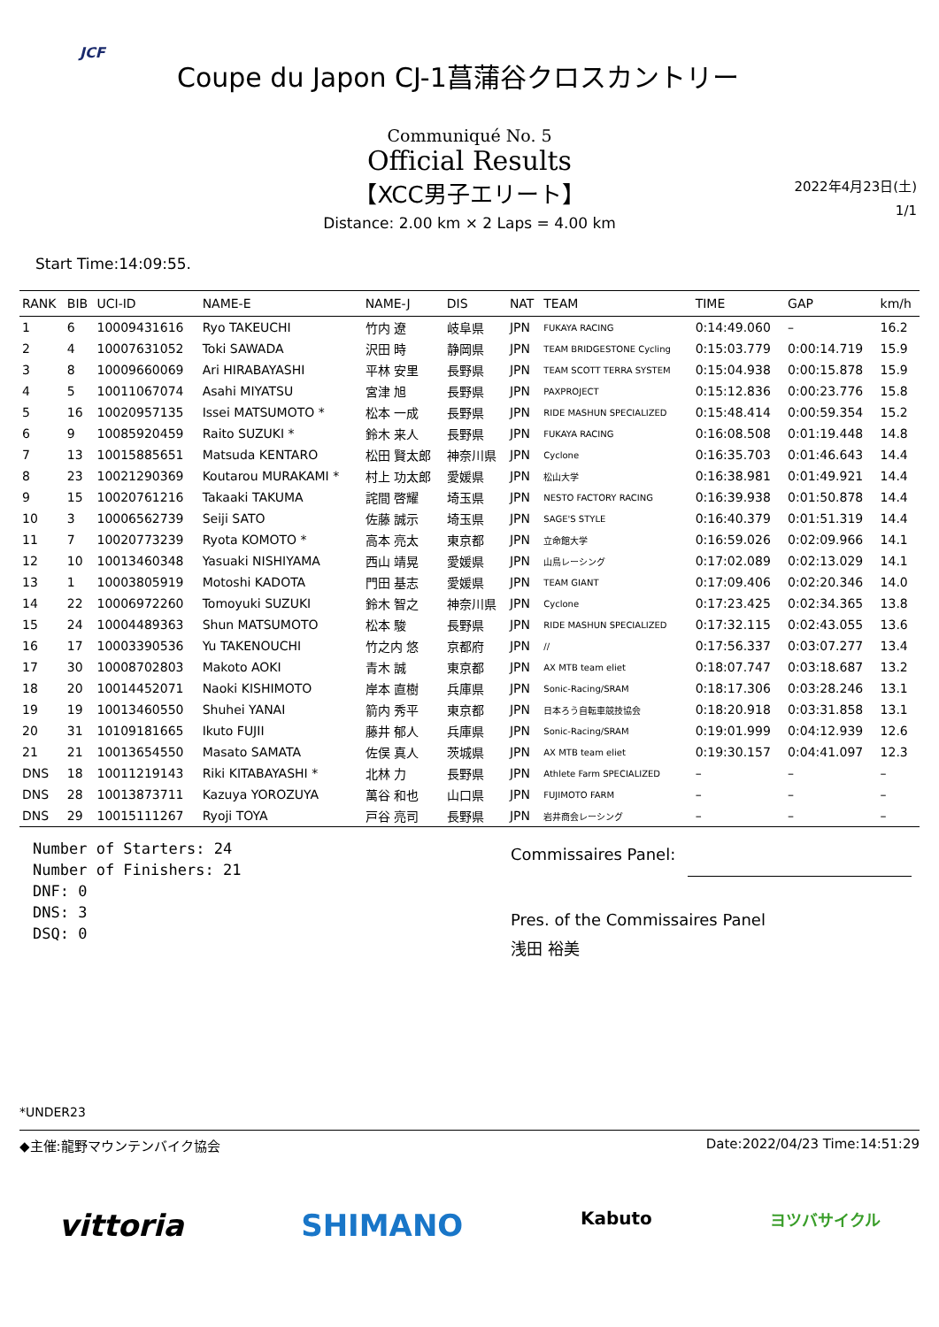JCF
Coupe du Japon CJ-1菖蒲谷クロスカントリー
Communiqué No. 5
Official Results
【XCC男子エリート】
Distance: 2.00 km × 2 Laps = 4.00 km
2022年4月23日(土)
1/1
Start Time:14:09:55.
| RANK | BIB | UCI-ID | NAME-E | NAME-J | DIS | NAT | TEAM | TIME | GAP | km/h |
| --- | --- | --- | --- | --- | --- | --- | --- | --- | --- | --- |
| 1 | 6 | 10009431616 | Ryo TAKEUCHI | 竹内 遼 | 岐阜県 | JPN | FUKAYA RACING | 0:14:49.060 | – | 16.2 |
| 2 | 4 | 10007631052 | Toki SAWADA | 沢田 時 | 静岡県 | JPN | TEAM BRIDGESTONE Cycling | 0:15:03.779 | 0:00:14.719 | 15.9 |
| 3 | 8 | 10009660069 | Ari HIRABAYASHI | 平林 安里 | 長野県 | JPN | TEAM SCOTT TERRA SYSTEM | 0:15:04.938 | 0:00:15.878 | 15.9 |
| 4 | 5 | 10011067074 | Asahi MIYATSU | 宮津 旭 | 長野県 | JPN | PAXPROJECT | 0:15:12.836 | 0:00:23.776 | 15.8 |
| 5 | 16 | 10020957135 | Issei MATSUMOTO * | 松本 一成 | 長野県 | JPN | RIDE MASHUN SPECIALIZED | 0:15:48.414 | 0:00:59.354 | 15.2 |
| 6 | 9 | 10085920459 | Raito SUZUKI * | 鈴木 来人 | 長野県 | JPN | FUKAYA RACING | 0:16:08.508 | 0:01:19.448 | 14.8 |
| 7 | 13 | 10015885651 | Matsuda KENTARO | 松田 賢太郎 | 神奈川県 | JPN | Cyclone | 0:16:35.703 | 0:01:46.643 | 14.4 |
| 8 | 23 | 10021290369 | Koutarou MURAKAMI * | 村上 功太郎 | 愛媛県 | JPN | 松山大学 | 0:16:38.981 | 0:01:49.921 | 14.4 |
| 9 | 15 | 10020761216 | Takaaki TAKUMA | 詫間 啓耀 | 埼玉県 | JPN | NESTO FACTORY RACING | 0:16:39.938 | 0:01:50.878 | 14.4 |
| 10 | 3 | 10006562739 | Seiji SATO | 佐藤 誠示 | 埼玉県 | JPN | SAGE'S STYLE | 0:16:40.379 | 0:01:51.319 | 14.4 |
| 11 | 7 | 10020773239 | Ryota KOMOTO * | 高本 亮太 | 東京都 | JPN | 立命館大学 | 0:16:59.026 | 0:02:09.966 | 14.1 |
| 12 | 10 | 10013460348 | Yasuaki NISHIYAMA | 西山 靖晃 | 愛媛県 | JPN | 山鳥レーシング | 0:17:02.089 | 0:02:13.029 | 14.1 |
| 13 | 1 | 10003805919 | Motoshi KADOTA | 門田 基志 | 愛媛県 | JPN | TEAM GIANT | 0:17:09.406 | 0:02:20.346 | 14.0 |
| 14 | 22 | 10006972260 | Tomoyuki SUZUKI | 鈴木 智之 | 神奈川県 | JPN | Cyclone | 0:17:23.425 | 0:02:34.365 | 13.8 |
| 15 | 24 | 10004489363 | Shun MATSUMOTO | 松本 駿 | 長野県 | JPN | RIDE MASHUN SPECIALIZED | 0:17:32.115 | 0:02:43.055 | 13.6 |
| 16 | 17 | 10003390536 | Yu TAKENOUCHI | 竹之内 悠 | 京都府 | JPN | // | 0:17:56.337 | 0:03:07.277 | 13.4 |
| 17 | 30 | 10008702803 | Makoto AOKI | 青木 誠 | 東京都 | JPN | AX MTB team eliet | 0:18:07.747 | 0:03:18.687 | 13.2 |
| 18 | 20 | 10014452071 | Naoki KISHIMOTO | 岸本 直樹 | 兵庫県 | JPN | Sonic-Racing/SRAM | 0:18:17.306 | 0:03:28.246 | 13.1 |
| 19 | 19 | 10013460550 | Shuhei YANAI | 箭内 秀平 | 東京都 | JPN | 日本ろう自転車競技協会 | 0:18:20.918 | 0:03:31.858 | 13.1 |
| 20 | 31 | 10109181665 | Ikuto FUJII | 藤井 郁人 | 兵庫県 | JPN | Sonic-Racing/SRAM | 0:19:01.999 | 0:04:12.939 | 12.6 |
| 21 | 21 | 10013654550 | Masato SAMATA | 佐俣 真人 | 茨城県 | JPN | AX MTB team eliet | 0:19:30.157 | 0:04:41.097 | 12.3 |
| DNS | 18 | 10011219143 | Riki KITABAYASHI * | 北林 力 | 長野県 | JPN | Athlete Farm SPECIALIZED | – | – | – |
| DNS | 28 | 10013873711 | Kazuya YOROZUYA | 萬谷 和也 | 山口県 | JPN | FUJIMOTO FARM | – | – | – |
| DNS | 29 | 10015111267 | Ryoji TOYA | 戸谷 亮司 | 長野県 | JPN | 岩井商会レーシング | – | – | – |
Number of Starters: 24
Number of Finishers: 21
DNF: 0
DNS: 3
DSQ: 0
Commissaires Panel:
Pres. of the Commissaires Panel
浅田 裕美
*UNDER23
◆主催:龍野マウンテンバイク協会 Date:2022/04/23 Time:14:51:29
vittoria SHIMANO Kabuto ヨツバサイクル